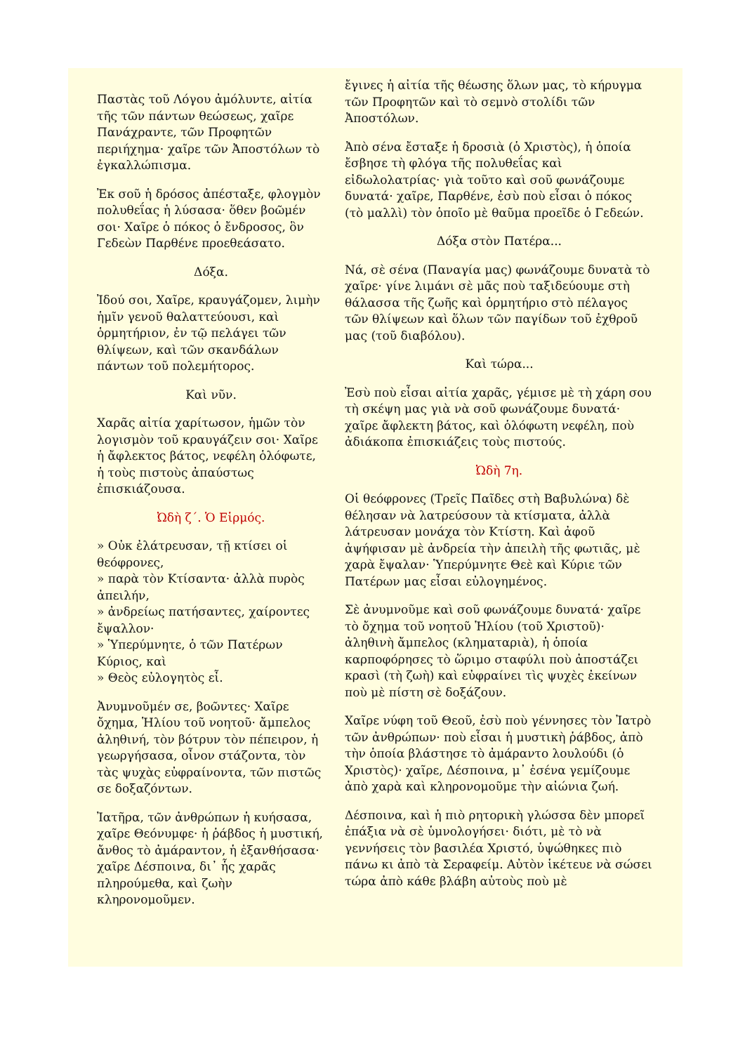Παστὰς τοῦ Λόγου ἀμόλυντε, αἰτία τῆς τῶν πάντων θεώσεως, χαῖρε Πανάχραντε, τῶν Προφητῶν περιήχημα· χαῖρε τῶν Ἀποστόλων τὸ ἐγκαλλώπισμα.
Ἐκ σοῦ ἡ δρόσος ἀπέσταξε, φλογμὸν πολυθεΐας ἡ λύσασα· ὅθεν βοῶμέν σοι· Χαῖρε ὁ πόκος ὁ ἔνδροσος, ὃν Γεδεὼν Παρθένε προεθεάσατο.
Δόξα.
Ἰδού σοι, Χαῖρε, κραυγάζομεν, λιμὴν ἡμῖν γενοῦ θαλαττεύουσι, καὶ ὁρμητήριον, ἐν τῷ πελάγει τῶν θλίψεων, καὶ τῶν σκανδάλων πάντων τοῦ πολεμήτορος.
Καὶ νῦν.
Χαρᾶς αἰτία χαρίτωσον, ἡμῶν τὸν λογισμὸν τοῦ κραυγάζειν σοι· Χαῖρε ἡ ἄφλεκτος βάτος, νεφέλη ὁλόφωτε, ἡ τοὺς πιστοὺς ἀπαύστως ἐπισκιάζουσα.
Ὠδὴ ζ΄. Ὁ Εἱρμός.
» Οὐκ ἐλάτρευσαν, τῇ κτίσει οἱ θεόφρονες,
» παρὰ τὸν Κτίσαντα· ἀλλὰ πυρὸς ἀπειλήν,
» ἀνδρείως πατήσαντες, χαίροντες ἔψαλλον·
» Ὑπερύμνητε, ὁ τῶν Πατέρων Κύριος, καὶ
» Θεὸς εὐλογητὸς εἶ.
Ἀνυμνοῦμέν σε, βοῶντες· Χαῖρε ὄχημα, Ἡλίου τοῦ νοητοῦ· ἄμπελος ἀληθινή, τὸν βότρυν τὸν πέπειρον, ἡ γεωργήσασα, οἶνον στάζοντα, τὸν τὰς ψυχὰς εὐφραίνοντα, τῶν πιστῶς σε δοξαζόντων.
Ἰατῆρα, τῶν ἀνθρώπων ἡ κυήσασα, χαῖρε Θεόνυμφε· ἡ ῥάβδος ἡ μυστική, ἄνθος τὸ ἀμάραντον, ἡ ἐξανθήσασα· χαῖρε Δέσποινα, δι᾿ ἧς χαρᾶς πληρούμεθα, καὶ ζωὴν κληρονομοῦμεν.
ἔγινες ἡ αἰτία τῆς θέωσης ὅλων μας, τὸ κήρυγμα τῶν Προφητῶν καὶ τὸ σεμνὸ στολίδι τῶν Ἀποστόλων.
Ἀπὸ σένα ἔσταξε ἡ δροσιὰ (ὁ Χριστὸς), ἡ ὁποία ἔσβησε τὴ φλόγα τῆς πολυθεΐας καὶ εἰδωλολατρίας· γιὰ τοῦτο καὶ σοῦ φωνάζουμε δυνατά· χαῖρε, Παρθένε, ἐσὺ ποὺ εἶσαι ὁ πόκος (τὸ μαλλὶ) τὸν ὁποῖο μὲ θαῦμα προεῖδε ὁ Γεδεών.
Δόξα στὸν Πατέρα...
Νά, σὲ σένα (Παναγία μας) φωνάζουμε δυνατὰ τὸ χαῖρε· γίνε λιμάνι σὲ μᾶς ποὺ ταξιδεύουμε στὴ θάλασσα τῆς ζωῆς καὶ ὁρμητήριο στὸ πέλαγος τῶν θλίψεων καὶ ὅλων τῶν παγίδων τοῦ ἐχθροῦ μας (τοῦ διαβόλου).
Καὶ τώρα...
Ἐσὺ ποὺ εἶσαι αἰτία χαρᾶς, γέμισε μὲ τὴ χάρη σου τὴ σκέψη μας γιὰ νὰ σοῦ φωνάζουμε δυνατά· χαῖρε ἄφλεκτη βάτος, καὶ ὁλόφωτη νεφέλη, ποὺ ἀδιάκοπα ἐπισκιάζεις τοὺς πιστούς.
Ὠδὴ 7η.
Οἱ θεόφρονες (Τρεῖς Παῖδες στὴ Βαβυλώνα) δὲ θέλησαν νὰ λατρεύσουν τὰ κτίσματα, ἀλλὰ λάτρευσαν μονάχα τὸν Κτίστη. Καὶ ἀφοῦ ἀψήφισαν μὲ ἀνδρεία τὴν ἀπειλὴ τῆς φωτιᾶς, μὲ χαρὰ ἔψαλαν· Ὑπερύμνητε Θεὲ καὶ Κύριε τῶν Πατέρων μας εἶσαι εὐλογημένος.
Σὲ ἀνυμνοῦμε καὶ σοῦ φωνάζουμε δυνατά· χαῖρε τὸ ὄχημα τοῦ νοητοῦ Ἡλίου (τοῦ Χριστοῦ)· ἀληθινὴ ἄμπελος (κληματαριὰ), ἡ ὁποία καρποφόρησες τὸ ὥριμο σταφύλι ποὺ ἀποστάζει κρασὶ (τὴ ζωὴ) καὶ εὐφραίνει τὶς ψυχὲς ἐκείνων ποὺ μὲ πίστη σὲ δοξάζουν.
Χαῖρε νύφη τοῦ Θεοῦ, ἐσὺ ποὺ γέννησες τὸν Ἰατρὸ τῶν ἀνθρώπων· ποὺ εἶσαι ἡ μυστικὴ ῥάβδος, ἀπὸ τὴν ὁποία βλάστησε τὸ ἀμάραντο λουλούδι (ὁ Χριστὸς)· χαῖρε, Δέσποινα, μ᾿ ἐσένα γεμίζουμε ἀπὸ χαρὰ καὶ κληρονομοῦμε τὴν αἰώνια ζωή.
Δέσποινα, καὶ ἡ πιὸ ρητορικὴ γλώσσα δὲν μπορεῖ ἐπάξια νὰ σὲ ὑμνολογήσει· διότι, μὲ τὸ νὰ γεννήσεις τὸν βασιλέα Χριστό, ὑψώθηκες πιὸ πάνω κι ἀπὸ τὰ Σεραφείμ. Αὐτὸν ἱκέτευε νὰ σώσει τώρα ἀπὸ κάθε βλάβη αὐτοὺς ποὺ μὲ